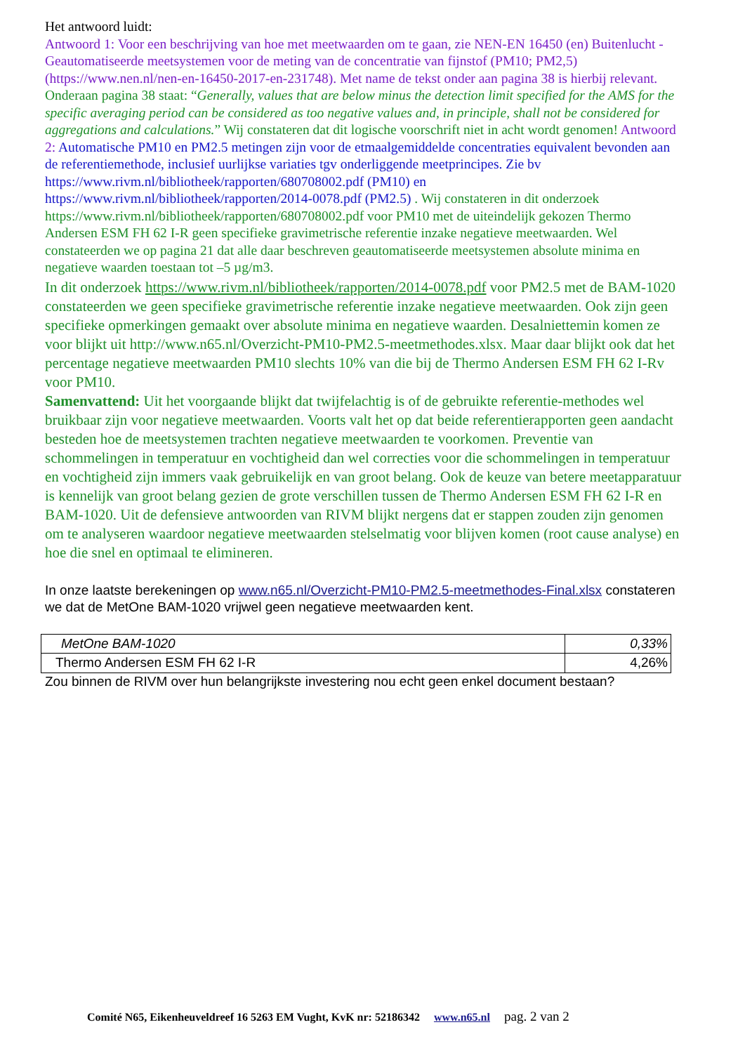Het antwoord luidt:
Antwoord 1: Voor een beschrijving van hoe met meetwaarden om te gaan, zie NEN-EN 16450 (en) Buitenlucht -Geautomatiseerde meetsystemen voor de meting van de concentratie van fijnstof (PM10; PM2,5) (https://www.nen.nl/nen-en-16450-2017-en-231748). Met name de tekst onder aan pagina 38 is hierbij relevant. Onderaan pagina 38 staat: “Generally, values that are below minus the detection limit specified for the AMS for the specific averaging period can be considered as too negative values and, in principle, shall not be considered for aggregations and calculations.” Wij constateren dat dit logische voorschrift niet in acht wordt genomen! Antwoord 2: Automatische PM10 en PM2.5 metingen zijn voor de etmaalgemiddelde concentraties equivalent bevonden aan de referentiemethode, inclusief uurlijkse variaties tgv onderliggende meetprincipes. Zie bv https://www.rivm.nl/bibliotheek/rapporten/680708002.pdf (PM10) en https://www.rivm.nl/bibliotheek/rapporten/2014-0078.pdf (PM2.5) . Wij constateren in dit onderzoek https://www.rivm.nl/bibliotheek/rapporten/680708002.pdf voor PM10 met de uiteindelijk gekozen Thermo Andersen ESM FH 62 I-R geen specifieke gravimetrische referentie inzake negatieve meetwaarden. Wel constateerden we op pagina 21 dat alle daar beschreven geautomatiseerde meetsystemen absolute minima en negatieve waarden toestaan tot –5 µg/m3.
In dit onderzoek https://www.rivm.nl/bibliotheek/rapporten/2014-0078.pdf voor PM2.5 met de BAM-1020 constateerden we geen specifieke gravimetrische referentie inzake negatieve meetwaarden. Ook zijn geen specifieke opmerkingen gemaakt over absolute minima en negatieve waarden. Desalniettemin komen ze voor blijkt uit http://www.n65.nl/Overzicht-PM10-PM2.5-meetmethodes.xlsx. Maar daar blijkt ook dat het percentage negatieve meetwaarden PM10 slechts 10% van die bij de Thermo Andersen ESM FH 62 I-Rv voor PM10.
Samenvattend: Uit het voorgaande blijkt dat twijfelachtig is of de gebruikte referentie-methodes wel bruikbaar zijn voor negatieve meetwaarden. Voorts valt het op dat beide referentierapporten geen aandacht besteden hoe de meetsystemen trachten negatieve meetwaarden te voorkomen. Preventie van schommelingen in temperatuur en vochtigheid dan wel correcties voor die schommelingen in temperatuur en vochtigheid zijn immers vaak gebruikelijk en van groot belang. Ook de keuze van betere meetapparatuur is kennelijk van groot belang gezien de grote verschillen tussen de Thermo Andersen ESM FH 62 I-R en BAM-1020. Uit de defensieve antwoorden van RIVM blijkt nergens dat er stappen zouden zijn genomen om te analyseren waardoor negatieve meetwaarden stelselmatig voor blijven komen (root cause analyse) en hoe die snel en optimaal te elimineren.
In onze laatste berekeningen op www.n65.nl/Overzicht-PM10-PM2.5-meetmethodes-Final.xlsx constateren we dat de MetOne BAM-1020 vrijwel geen negatieve meetwaarden kent.
| MetOne BAM-1020 | 0,33% |
| Thermo Andersen ESM FH 62 I-R | 4,26% |
Zou binnen de RIVM over hun belangrijkste investering nou echt geen enkel document bestaan?
Comité N65, Eikenheuveldreef 16 5263 EM Vught, KvK nr: 52186342 www.n65.nl pag. 2 van 2